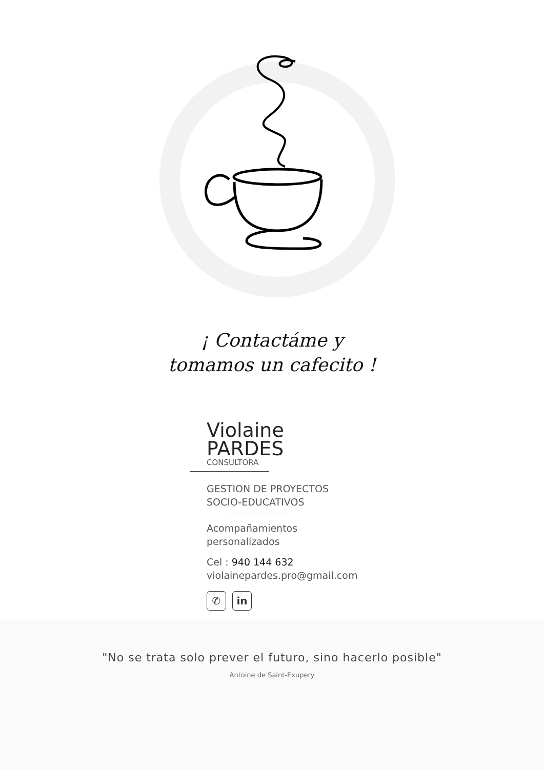¡ Contactáme y
tomamos un cafecito !
Violaine
PARDES
CONSULTORA
GESTION DE PROYECTOS
SOCIO-EDUCATIVOS
Acompañamientos
personalizados
Cel : 940 144 632
violainepardes.pro@gmail.com
✆ in
"No se trata solo prever el futuro, sino hacerlo posible"
Antoine de Saint-Exupery